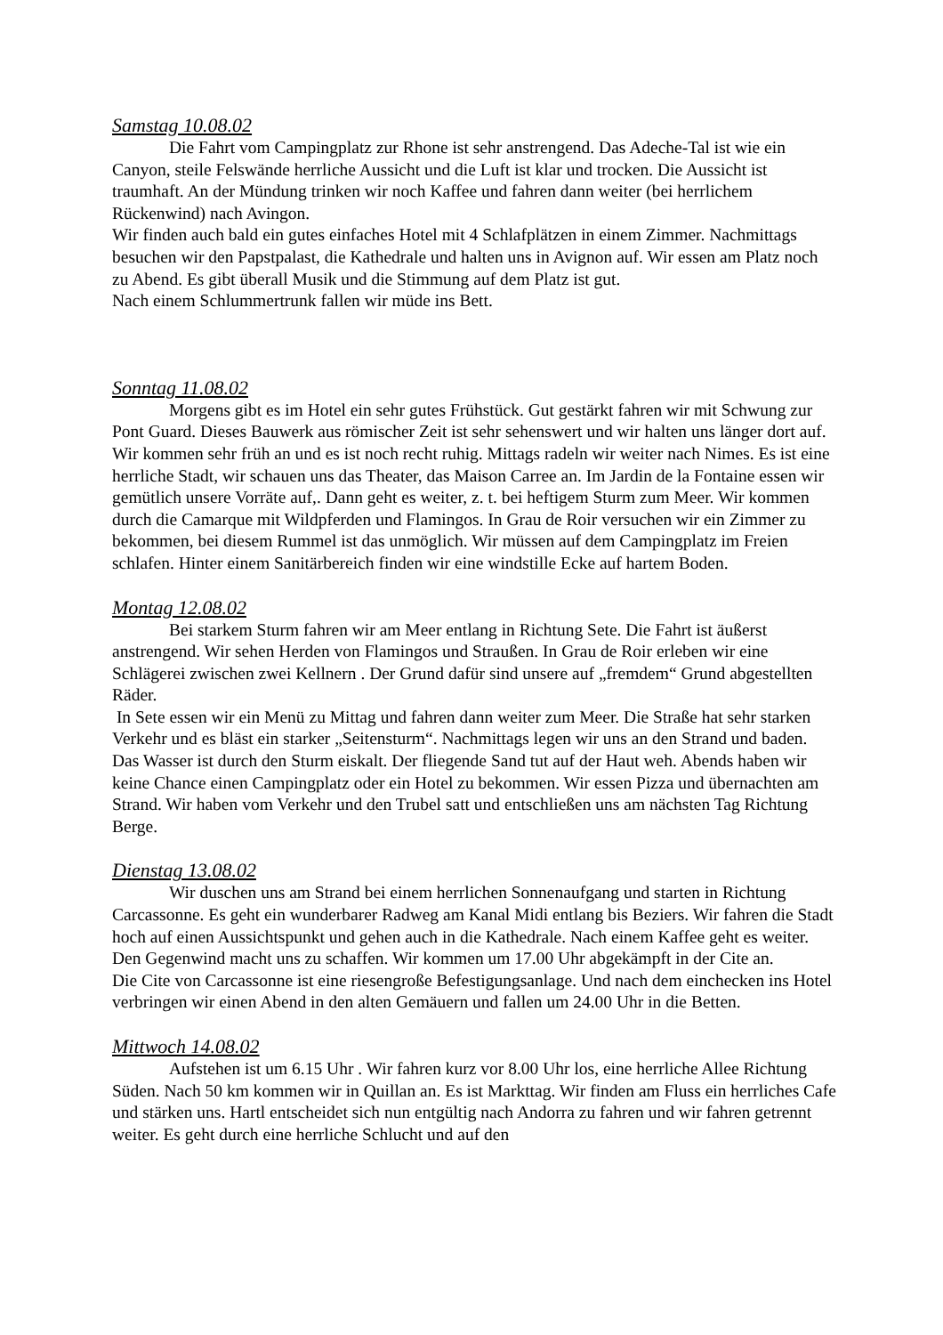Samstag 10.08.02
Die Fahrt vom Campingplatz zur Rhone ist sehr anstrengend. Das Adeche-Tal ist wie ein Canyon, steile Felswände herrliche Aussicht und die Luft ist klar und trocken. Die Aussicht ist traumhaft. An der Mündung trinken wir noch Kaffee und fahren dann weiter (bei herrlichem Rückenwind) nach Avingon.
Wir finden auch bald ein gutes einfaches Hotel mit 4 Schlafplätzen in einem Zimmer. Nachmittags besuchen wir den Papstpalast, die Kathedrale und halten uns in Avignon auf. Wir essen am Platz noch zu Abend. Es gibt überall Musik und die Stimmung auf dem Platz ist gut.
Nach einem Schlummertrunk fallen wir müde ins Bett.
Sonntag 11.08.02
Morgens gibt es im Hotel ein sehr gutes Frühstück. Gut gestärkt fahren wir mit Schwung zur Pont Guard. Dieses Bauwerk aus römischer Zeit ist sehr sehenswert und wir halten uns länger dort auf. Wir kommen sehr früh an und es ist noch recht ruhig. Mittags radeln wir weiter nach Nimes. Es ist eine herrliche Stadt, wir schauen uns das Theater, das Maison Carree an. Im Jardin de la Fontaine essen wir gemütlich unsere Vorräte auf,. Dann geht es weiter, z. t. bei heftigem Sturm zum Meer. Wir kommen durch die Camarque mit Wildpferden und Flamingos. In Grau de Roir versuchen wir ein Zimmer zu bekommen, bei diesem Rummel ist das unmöglich. Wir müssen auf dem Campingplatz im Freien schlafen. Hinter einem Sanitärbereich finden wir eine windstille Ecke auf hartem Boden.
Montag 12.08.02
Bei starkem Sturm fahren wir am Meer entlang in Richtung Sete. Die Fahrt ist äußerst anstrengend. Wir sehen Herden von Flamingos und Straußen. In Grau de Roir erleben wir eine Schlägerei zwischen zwei Kellnern . Der Grund dafür sind unsere auf „fremdem“ Grund abgestellten Räder.
In Sete essen wir ein Menü zu Mittag und fahren dann weiter zum Meer. Die Straße hat sehr starken Verkehr und es bläst ein starker „Seitensturm“. Nachmittags legen wir uns an den Strand und baden. Das Wasser ist durch den Sturm eiskalt. Der fliegende Sand tut auf der Haut weh. Abends haben wir keine Chance einen Campingplatz oder ein Hotel zu bekommen. Wir essen Pizza und übernachten am Strand. Wir haben vom Verkehr und den Trubel satt und entschließen uns am nächsten Tag Richtung Berge.
Dienstag 13.08.02
Wir duschen uns am Strand bei einem herrlichen Sonnenaufgang und starten in Richtung Carcassonne. Es geht ein wunderbarer Radweg am Kanal Midi entlang bis Beziers. Wir fahren die Stadt hoch auf einen Aussichtspunkt und gehen auch in die Kathedrale. Nach einem Kaffee geht es weiter. Den Gegenwind macht uns zu schaffen. Wir kommen um 17.00 Uhr abgekämpft in der Cite an.
Die Cite von Carcassonne ist eine riesengroße Befestigungsanlage. Und nach dem einchecken ins Hotel verbringen wir einen Abend in den alten Gemäuern und fallen um 24.00 Uhr in die Betten.
Mittwoch 14.08.02
Aufstehen ist um 6.15 Uhr . Wir fahren kurz vor 8.00 Uhr los, eine herrliche Allee Richtung Süden. Nach 50 km kommen wir in Quillan an. Es ist Markttag. Wir finden am Fluss ein herrliches Cafe und stärken uns. Hartl entscheidet sich nun entgültig nach Andorra zu fahren und wir fahren getrennt weiter. Es geht durch eine herrliche Schlucht und auf den